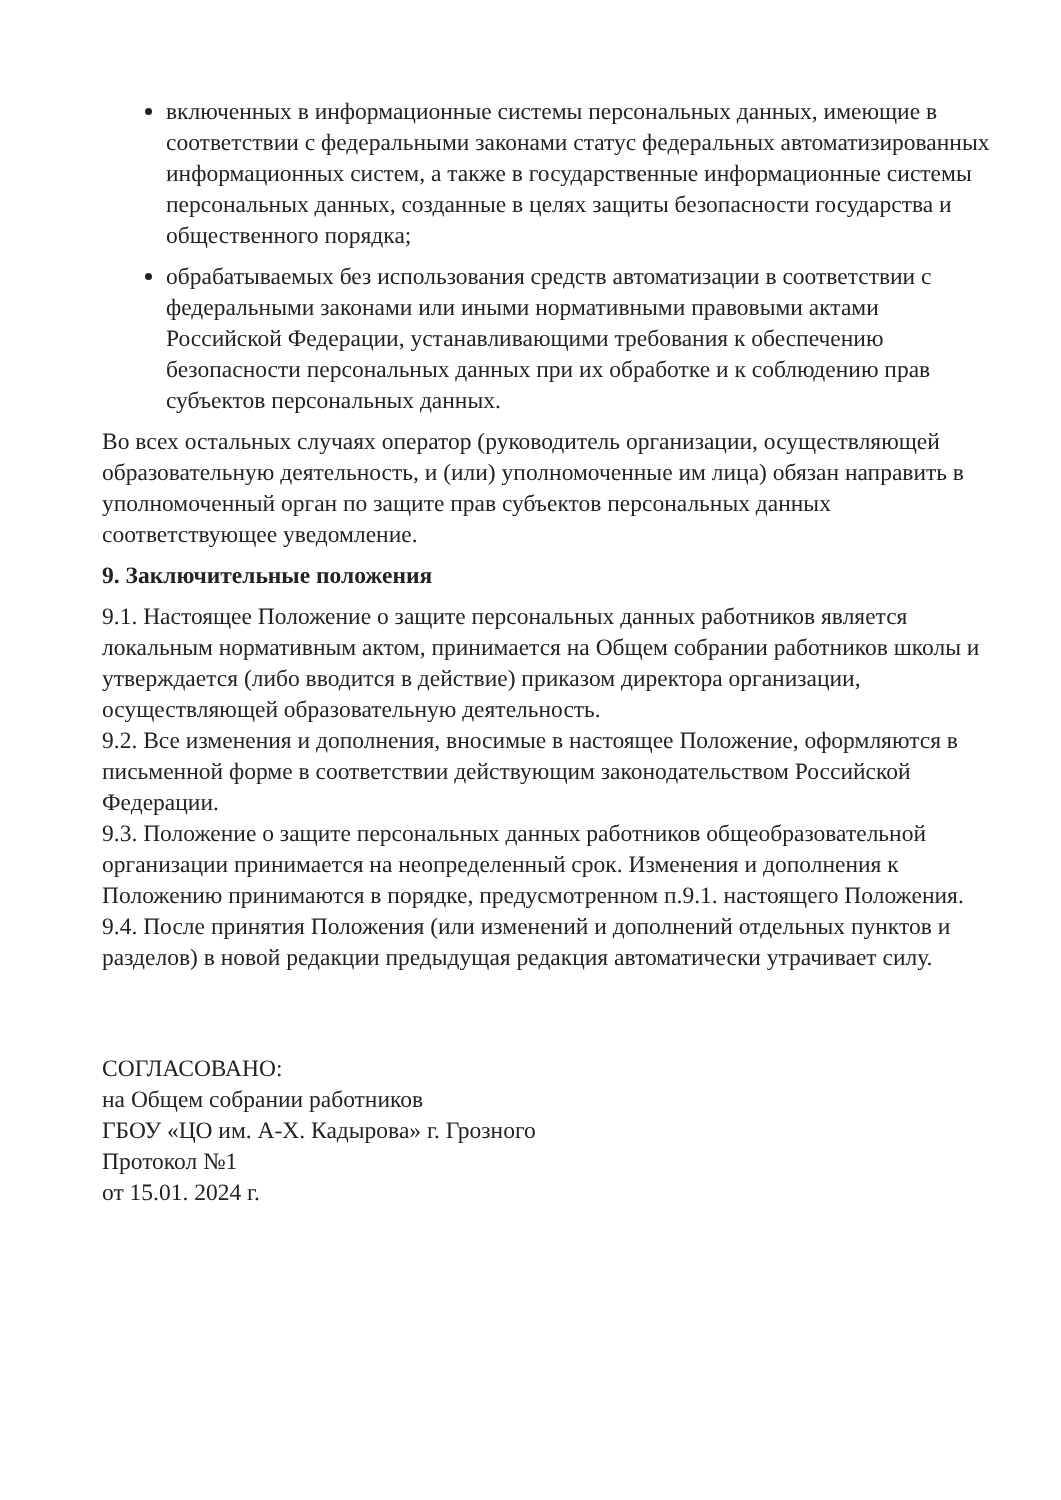включенных в информационные системы персональных данных, имеющие в соответствии с федеральными законами статус федеральных автоматизированных информационных систем, а также в государственные информационные системы персональных данных, созданные в целях защиты безопасности государства и общественного порядка;
обрабатываемых без использования средств автоматизации в соответствии с федеральными законами или иными нормативными правовыми актами Российской Федерации, устанавливающими требования к обеспечению безопасности персональных данных при их обработке и к соблюдению прав субъектов персональных данных.
Во всех остальных случаях оператор (руководитель организации, осуществляющей образовательную деятельность, и (или) уполномоченные им лица) обязан направить в уполномоченный орган по защите прав субъектов персональных данных соответствующее уведомление.
9. Заключительные положения
9.1. Настоящее Положение о защите персональных данных работников является локальным нормативным актом, принимается на Общем собрании работников школы и утверждается (либо вводится в действие) приказом директора организации, осуществляющей образовательную деятельность.
9.2. Все изменения и дополнения, вносимые в настоящее Положение, оформляются в письменной форме в соответствии действующим законодательством Российской Федерации.
9.3. Положение о защите персональных данных работников общеобразовательной организации принимается на неопределенный срок. Изменения и дополнения к Положению принимаются в порядке, предусмотренном п.9.1. настоящего Положения.
9.4. После принятия Положения (или изменений и дополнений отдельных пунктов и разделов) в новой редакции предыдущая редакция автоматически утрачивает силу.
СОГЛАСОВАНО:
на Общем собрании работников
ГБОУ «ЦО им. А-Х. Кадырова» г. Грозного
Протокол №1
от 15.01. 2024 г.